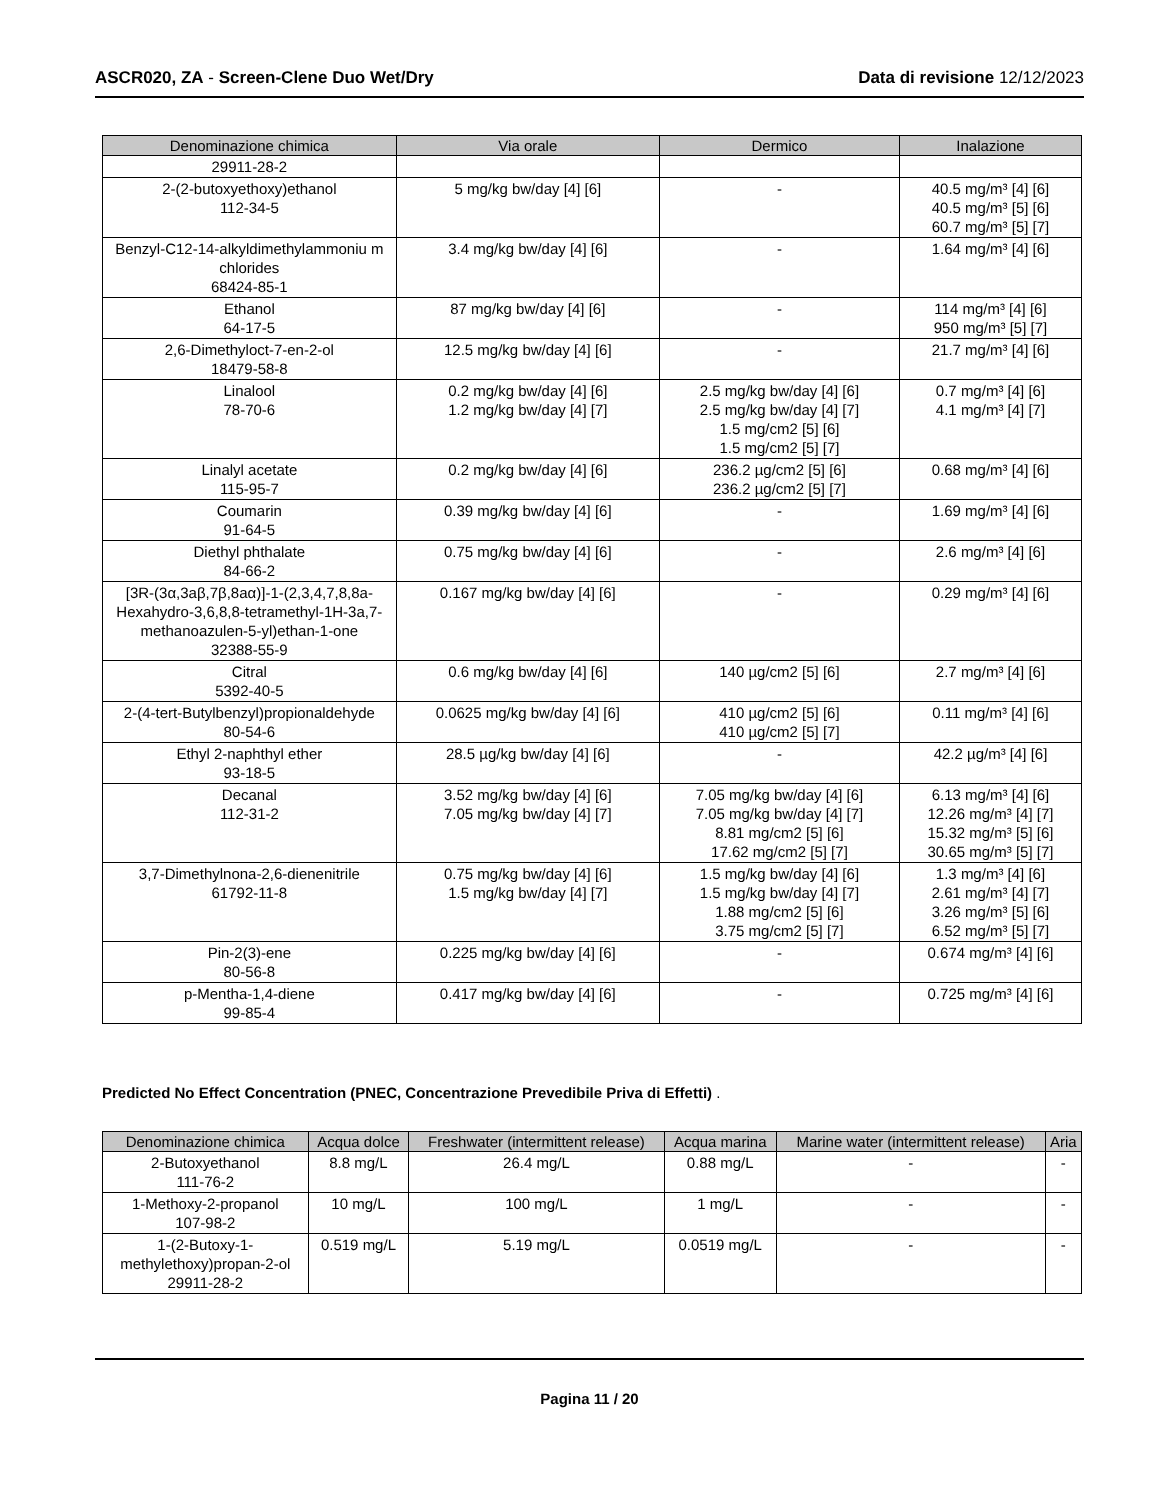ASCR020, ZA - Screen-Clene Duo Wet/Dry
Data di revisione 12/12/2023
| Denominazione chimica | Via orale | Dermico | Inalazione |
| --- | --- | --- | --- |
| 29911-28-2 | | | |
| 2-(2-butoxyethoxy)ethanol 112-34-5 | 5 mg/kg bw/day [4] [6] | - | 40.5 mg/m³ [4] [6] 40.5 mg/m³ [5] [6] 60.7 mg/m³ [5] [7] |
| Benzyl-C12-14-alkyldimethylammoniu m chlorides 68424-85-1 | 3.4 mg/kg bw/day [4] [6] | - | 1.64 mg/m³ [4] [6] |
| Ethanol 64-17-5 | 87 mg/kg bw/day [4] [6] | - | 114 mg/m³ [4] [6] 950 mg/m³ [5] [7] |
| 2,6-Dimethyloct-7-en-2-ol 18479-58-8 | 12.5 mg/kg bw/day [4] [6] | - | 21.7 mg/m³ [4] [6] |
| Linalool 78-70-6 | 0.2 mg/kg bw/day [4] [6] 1.2 mg/kg bw/day [4] [7] | 2.5 mg/kg bw/day [4] [6] 2.5 mg/kg bw/day [4] [7] 1.5 mg/cm2 [5] [6] 1.5 mg/cm2 [5] [7] | 0.7 mg/m³ [4] [6] 4.1 mg/m³ [4] [7] |
| Linalyl acetate 115-95-7 | 0.2 mg/kg bw/day [4] [6] | 236.2 µg/cm2 [5] [6] 236.2 µg/cm2 [5] [7] | 0.68 mg/m³ [4] [6] |
| Coumarin 91-64-5 | 0.39 mg/kg bw/day [4] [6] | - | 1.69 mg/m³ [4] [6] |
| Diethyl phthalate 84-66-2 | 0.75 mg/kg bw/day [4] [6] | - | 2.6 mg/m³ [4] [6] |
| [3R-(3α,3aβ,7β,8aα)]-1-(2,3,4,7,8,8a-Hexahydro-3,6,8,8-tetramethyl-1H-3a,7-methanoazulen-5-yl)ethan-1-one 32388-55-9 | 0.167 mg/kg bw/day [4] [6] | - | 0.29 mg/m³ [4] [6] |
| Citral 5392-40-5 | 0.6 mg/kg bw/day [4] [6] | 140 µg/cm2 [5] [6] | 2.7 mg/m³ [4] [6] |
| 2-(4-tert-Butylbenzyl)propionaldehyde 80-54-6 | 0.0625 mg/kg bw/day [4] [6] | 410 µg/cm2 [5] [6] 410 µg/cm2 [5] [7] | 0.11 mg/m³ [4] [6] |
| Ethyl 2-naphthyl ether 93-18-5 | 28.5 µg/kg bw/day [4] [6] | - | 42.2 µg/m³ [4] [6] |
| Decanal 112-31-2 | 3.52 mg/kg bw/day [4] [6] 7.05 mg/kg bw/day [4] [7] | 7.05 mg/kg bw/day [4] [6] 7.05 mg/kg bw/day [4] [7] 8.81 mg/cm2 [5] [6] 17.62 mg/cm2 [5] [7] | 6.13 mg/m³ [4] [6] 12.26 mg/m³ [4] [7] 15.32 mg/m³ [5] [6] 30.65 mg/m³ [5] [7] |
| 3,7-Dimethylnona-2,6-dienenitrile 61792-11-8 | 0.75 mg/kg bw/day [4] [6] 1.5 mg/kg bw/day [4] [7] | 1.5 mg/kg bw/day [4] [6] 1.5 mg/kg bw/day [4] [7] 1.88 mg/cm2 [5] [6] 3.75 mg/cm2 [5] [7] | 1.3 mg/m³ [4] [6] 2.61 mg/m³ [4] [7] 3.26 mg/m³ [5] [6] 6.52 mg/m³ [5] [7] |
| Pin-2(3)-ene 80-56-8 | 0.225 mg/kg bw/day [4] [6] | - | 0.674 mg/m³ [4] [6] |
| p-Mentha-1,4-diene 99-85-4 | 0.417 mg/kg bw/day [4] [6] | - | 0.725 mg/m³ [4] [6] |
Predicted No Effect Concentration (PNEC, Concentrazione Prevedibile Priva di Effetti) .
| Denominazione chimica | Acqua dolce | Freshwater (intermittent release) | Acqua marina | Marine water (intermittent release) | Aria |
| --- | --- | --- | --- | --- | --- |
| 2-Butoxyethanol 111-76-2 | 8.8 mg/L | 26.4 mg/L | 0.88 mg/L | - | - |
| 1-Methoxy-2-propanol 107-98-2 | 10 mg/L | 100 mg/L | 1 mg/L | - | - |
| 1-(2-Butoxy-1-methylethoxy)propan-2-ol 29911-28-2 | 0.519 mg/L | 5.19 mg/L | 0.0519 mg/L | - | - |
Pagina 11 / 20